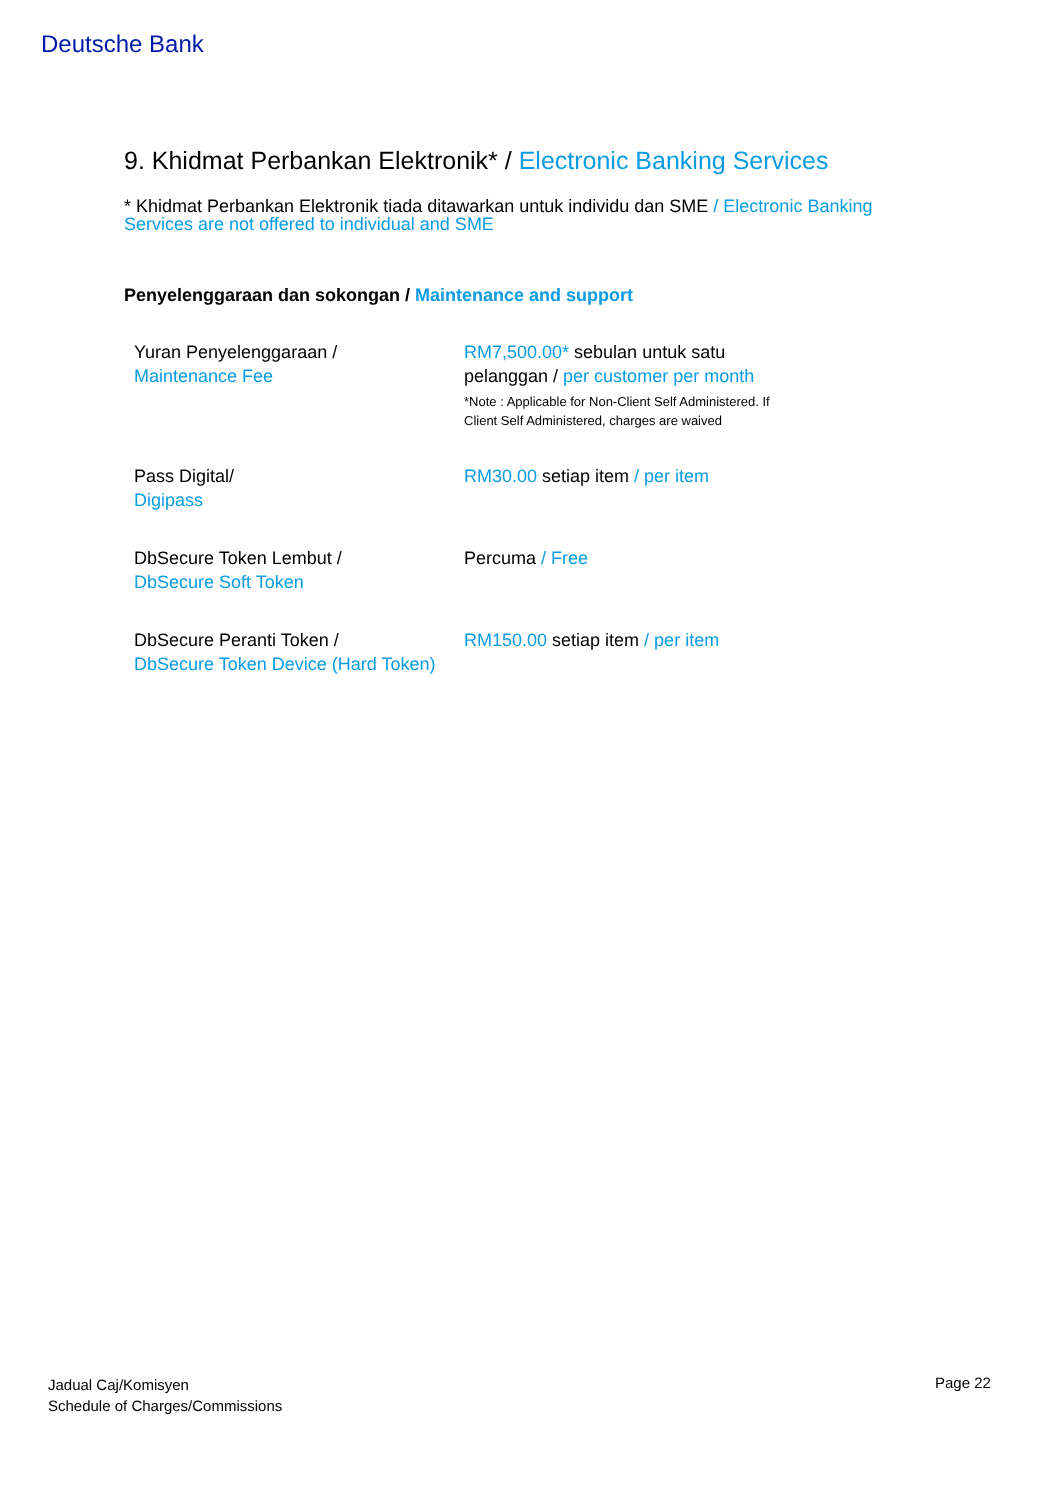Deutsche Bank
9. Khidmat Perbankan Elektronik* / Electronic Banking Services
* Khidmat Perbankan Elektronik tiada ditawarkan untuk individu dan SME / Electronic Banking Services are not offered to individual and SME
Penyelenggaraan dan sokongan / Maintenance and support
| Yuran Penyelenggaraan / Maintenance Fee | RM7,500.00* sebulan untuk satu pelanggan / per customer per month *Note : Applicable for Non-Client Self Administered. If Client Self Administered, charges are waived |
| Pass Digital/ Digipass | RM30.00 setiap item / per item |
| DbSecure Token Lembut / DbSecure Soft Token | Percuma / Free |
| DbSecure Peranti Token / DbSecure Token Device (Hard Token) | RM150.00 setiap item / per item |
Jadual Caj/Komisyen
Schedule of Charges/Commissions
Page 22